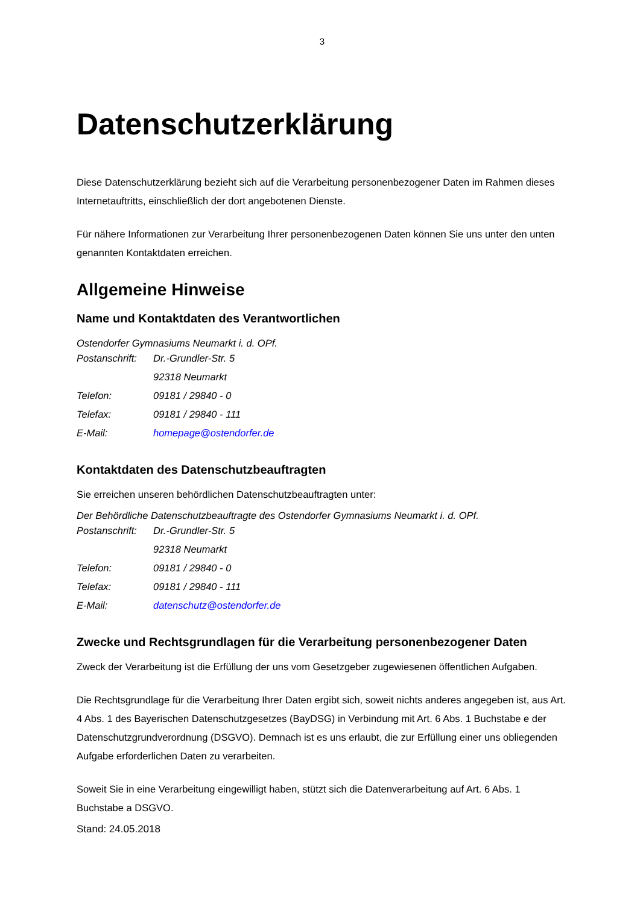3
Datenschutzerklärung
Diese Datenschutzerklärung bezieht sich auf die Verarbeitung personenbezogener Daten im Rahmen dieses Internetauftritts, einschließlich der dort angebotenen Dienste.
Für nähere Informationen zur Verarbeitung Ihrer personenbezogenen Daten können Sie uns unter den unten genannten Kontaktdaten erreichen.
Allgemeine Hinweise
Name und Kontaktdaten des Verantwortlichen
Ostendorfer Gymnasiums Neumarkt i. d. OPf.
| Postanschrift: | Dr.-Grundler-Str. 5 |
| | 92318 Neumarkt |
| Telefon: | 09181 / 29840 - 0 |
| Telefax: | 09181 / 29840 - 111 |
| E-Mail: | homepage@ostendorfer.de |
Kontaktdaten des Datenschutzbeauftragten
Sie erreichen unseren behördlichen Datenschutzbeauftragten unter:
Der Behördliche Datenschutzbeauftragte des Ostendorfer Gymnasiums Neumarkt i. d. OPf.
| Postanschrift: | Dr.-Grundler-Str. 5 |
| | 92318 Neumarkt |
| Telefon: | 09181 / 29840 - 0 |
| Telefax: | 09181 / 29840 - 111 |
| E-Mail: | datenschutz@ostendorfer.de |
Zwecke und Rechtsgrundlagen für die Verarbeitung personenbezogener Daten
Zweck der Verarbeitung ist die Erfüllung der uns vom Gesetzgeber zugewiesenen öffentlichen Aufgaben.
Die Rechtsgrundlage für die Verarbeitung Ihrer Daten ergibt sich, soweit nichts anderes angegeben ist, aus Art. 4 Abs. 1 des Bayerischen Datenschutzgesetzes (BayDSG) in Verbindung mit Art. 6 Abs. 1 Buchstabe e der Datenschutzgrundverordnung (DSGVO). Demnach ist es uns erlaubt, die zur Erfüllung einer uns obliegenden Aufgabe erforderlichen Daten zu verarbeiten.
Soweit Sie in eine Verarbeitung eingewilligt haben, stützt sich die Datenverarbeitung auf Art. 6 Abs. 1 Buchstabe a DSGVO.
Stand: 24.05.2018